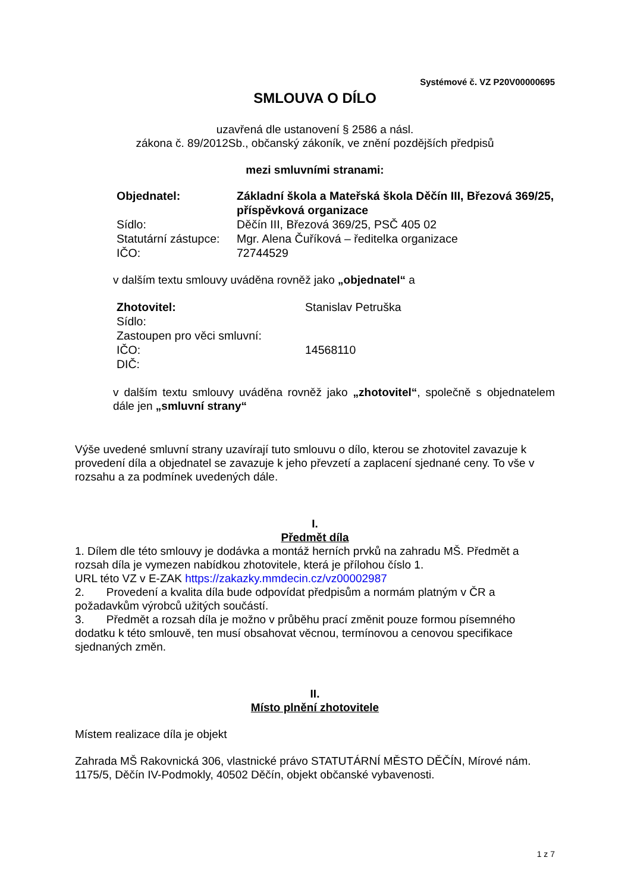Systémové č. VZ P20V00000695
SMLOUVA O DÍLO
uzavřená dle ustanovení § 2586 a násl.
zákona č. 89/2012Sb., občanský zákoník, ve znění pozdějších předpisů
mezi smluvními stranami:
| Objednatel: | Základní škola a Mateřská škola Děčín III, Březová 369/25, příspěvková organizace |
| Sídlo: | Děčín III, Březová 369/25, PSČ 405 02 |
| Statutární zástupce: | Mgr. Alena Čuříková – ředitelka organizace |
| IČO: | 72744529 |
v dalším textu smlouvy uváděna rovněž jako „objednatel“ a
| Zhotovitel: | Stanislav Petruška |
| Sídlo: | |
| Zastoupen pro věci smluvní: | |
| IČO: | 14568110 |
| DIČ: | |
v dalším textu smlouvy uváděna rovněž jako „zhotovitel“, společně s objednatelem dále jen „smluvní strany“
Výše uvedené smluvní strany uzavírají tuto smlouvu o dílo, kterou se zhotovitel zavazuje k provedení díla a objednatel se zavazuje k jeho převzetí a zaplacení sjednané ceny. To vše v rozsahu a za podmínek uvedených dále.
I.
Předmět díla
1. Dílem dle této smlouvy je dodávka a montáž herních prvků na zahradu MŠ. Předmět a rozsah díla je vymezen nabídkou zhotovitele, která je přílohou číslo 1.
URL této VZ v E-ZAK https://zakazky.mmdecin.cz/vz00002987
2. Provedení a kvalita díla bude odpovídat předpisům a normám platným v ČR a požadavkům výrobců užitých součástí.
3. Předmět a rozsah díla je možno v průběhu prací změnit pouze formou písemného dodatku k této smlouvě, ten musí obsahovat věcnou, termínovou a cenovou specifikace sjednaných změn.
II.
Místo plnění zhotovitele
Místem realizace díla je objekt
Zahrada MŠ Rakovnická 306, vlastnické právo STATUTÁRNÍ MĚSTO DĚČÍN, Mírové nám. 1175/5, Děčín IV-Podmokly, 40502 Děčín, objekt občanské vybavenosti.
1 z 7